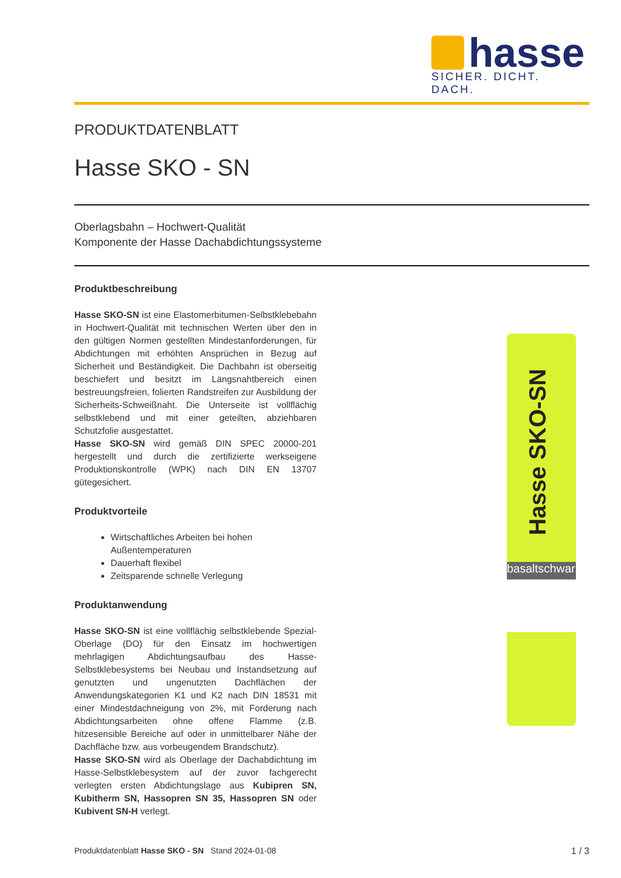hasse
SICHER. DICHT. DACH.
PRODUKTDATENBLATT
Hasse SKO - SN
Oberlagsbahn – Hochwert-Qualität
Komponente der Hasse Dachabdichtungssysteme
Produktbeschreibung
Hasse SKO-SN ist eine Elastomerbitumen-Selbstklebebahn in Hochwert-Qualität mit technischen Werten über den in den gültigen Normen gestellten Mindestanforderungen, für Abdichtungen mit erhöhten Ansprüchen in Bezug auf Sicherheit und Beständigkeit. Die Dachbahn ist oberseitig beschiefert und besitzt im Längsnahtbereich einen bestreuungsfreien, folierten Randstreifen zur Ausbildung der Sicherheits-Schweißnaht. Die Unterseite ist vollflächig selbstklebend und mit einer geteilten, abziehbaren Schutzfolie ausgestattet.
Hasse SKO-SN wird gemäß DIN SPEC 20000-201 hergestellt und durch die zertifizierte werkseigene Produktionskontrolle (WPK) nach DIN EN 13707 gütegesichert.
Produktvorteile
Wirtschaftliches Arbeiten bei hohen Außentemperaturen
Dauerhaft flexibel
Zeitsparende schnelle Verlegung
Produktanwendung
Hasse SKO-SN ist eine vollflächig selbstklebende Spezial-Oberlage (DO) für den Einsatz im hochwertigen mehrlagigen Abdichtungsaufbau des Hasse-Selbstklebesystems bei Neubau und Instandsetzung auf genutzten und ungenutzten Dachflächen der Anwendungskategorien K1 und K2 nach DIN 18531 mit einer Mindestdachneigung von 2%, mit Forderung nach Abdichtungsarbeiten ohne offene Flamme (z.B. hitzesensible Bereiche auf oder in unmittelbarer Nähe der Dachfläche bzw. aus vorbeugendem Brandschutz).
Hasse SKO-SN wird als Oberlage der Dachabdichtung im Hasse-Selbstklebesystem auf der zuvor fachgerecht verlegten ersten Abdichtungslage aus Kubipren SN, Kubitherm SN, Hassopren SN 35, Hassopren SN oder Kubivent SN-H verlegt.
Hasse SKO-SN
basaltschwarz
Produktdatenblatt Hasse SKO - SN Stand 2024-01-08
1 / 3